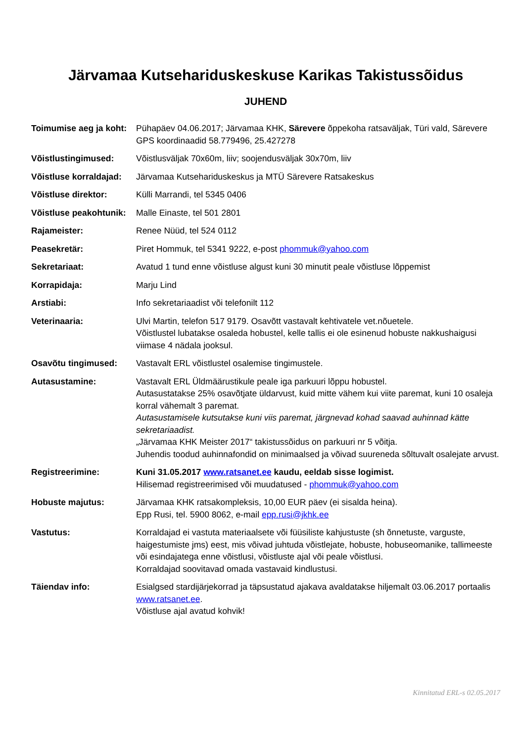Järvamaa Kutsehariduskeskuse Karikas Takistussõidus
JUHEND
Toimumise aeg ja koht:
Pühapäev 04.06.2017; Järvamaa KHK, Särevere õppekoha ratsaväljak, Türi vald, Särevere
GPS koordinaadid 58.779496, 25.427278
Võistlustingimused: Võistlusväljak 70x60m, liiv; soojendusväljak 30x70m, liiv
Võistluse korraldajad:
Järvamaa Kutsehariduskeskus ja MTÜ Särevere Ratsakeskus
Võistluse direktor: Külli Marrandi, tel 5345 0406
Võistluse peakohtunik:
Malle Einaste, tel 501 2801
Rajameister: Renee Nüüd, tel 524 0112
Peasekretär: Piret Hommuk, tel 5341 9222, e-post phommuk@yahoo.com
Sekretariaat: Avatud 1 tund enne võistluse algust kuni 30 minutit peale võistluse lõppemist
Korrapidaja: Marju Lind
Arstiabi: Info sekretariaadist või telefonilt 112
Veterinaaria: Ulvi Martin, telefon 517 9179. Osavõtt vastavalt kehtivatele vet.nõuetele.
Võistlustel lubatakse osaleda hobustel, kelle tallis ei ole esinenud hobuste nakkushaigusi viimase 4 nädala jooksul.
Osavõtu tingimused: Vastavalt ERL võistlustel osalemise tingimustele.
Autasustamine: Vastavalt ERL Üldmäärustikule peale iga parkuuri lõppu hobustel.
Autasustatakse 25% osavõtjate üldarvust, kuid mitte vähem kui viite paremat, kuni 10 osaleja korral vähemalt 3 paremat.
Autasustamisele kutsutakse kuni viis paremat, järgnevad kohad saavad auhinnad kätte sekretariaadist.
„Järvamaa KHK Meister 2017“ takistussõidus on parkuuri nr 5 võitja.
Juhendis toodud auhinnafondid on minimaalsed ja võivad suureneda sõltuvalt osalejate arvust.
Registreerimine: Kuni 31.05.2017 www.ratsanet.ee kaudu, eeldab sisse logimist.
Hilisemad registreerimised või muudatused - phommuk@yahoo.com
Hobuste majutus: Järvamaa KHK ratsakompleksis, 10,00 EUR päev (ei sisalda heina).
Epp Rusi, tel. 5900 8062, e-mail epp.rusi@jkhk.ee
Vastutus: Korraldajad ei vastuta materiaalsete või füüsiliste kahjustuste (sh õnnetuste, varguste, haigestumiste jms) eest, mis võivad juhtuda võistlejate, hobuste, hobuseomanike, tallimeeste või esindajatega enne võistlusi, võistluste ajal või peale võistlusi.
Korraldajad soovitavad omada vastavaid kindlustusi.
Täiendav info: Esialgsed stardijärjekorrad ja täpsustatud ajakava avaldatakse hiljemalt 03.06.2017 portaalis www.ratsanet.ee.
Võistluse ajal avatud kohvik!
Kinnitatud ERL-s 02.05.2017